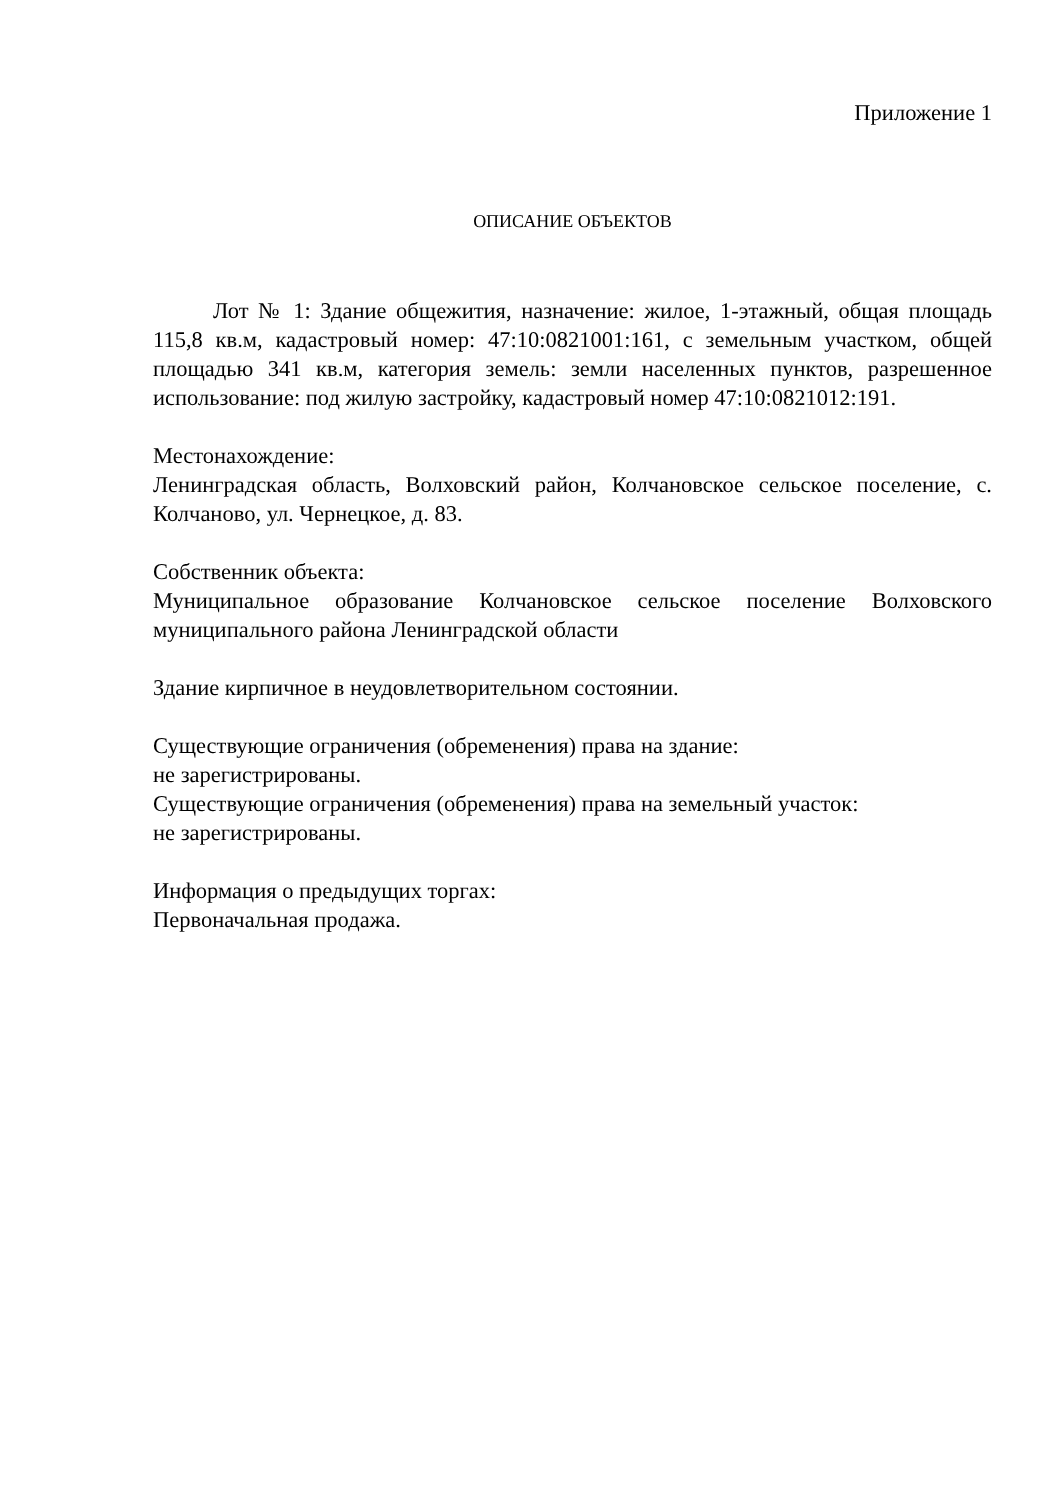Приложение 1
ОПИСАНИЕ ОБЪЕКТОВ
Лот № 1: Здание общежития, назначение: жилое, 1-этажный, общая площадь 115,8 кв.м, кадастровый номер: 47:10:0821001:161, с земельным участком, общей площадью 341 кв.м, категория земель: земли населенных пунктов, разрешенное использование: под жилую застройку, кадастровый номер 47:10:0821012:191.
Местонахождение:
Ленинградская область, Волховский район, Колчановское сельское поселение, с. Колчаново, ул. Чернецкое, д. 83.
Собственник объекта:
Муниципальное образование Колчановское сельское поселение Волховского муниципального района Ленинградской области
Здание кирпичное в неудовлетворительном состоянии.
Существующие ограничения (обременения) права на здание:
не зарегистрированы.
Существующие ограничения (обременения) права на земельный участок:
не зарегистрированы.
Информация о предыдущих торгах:
Первоначальная продажа.